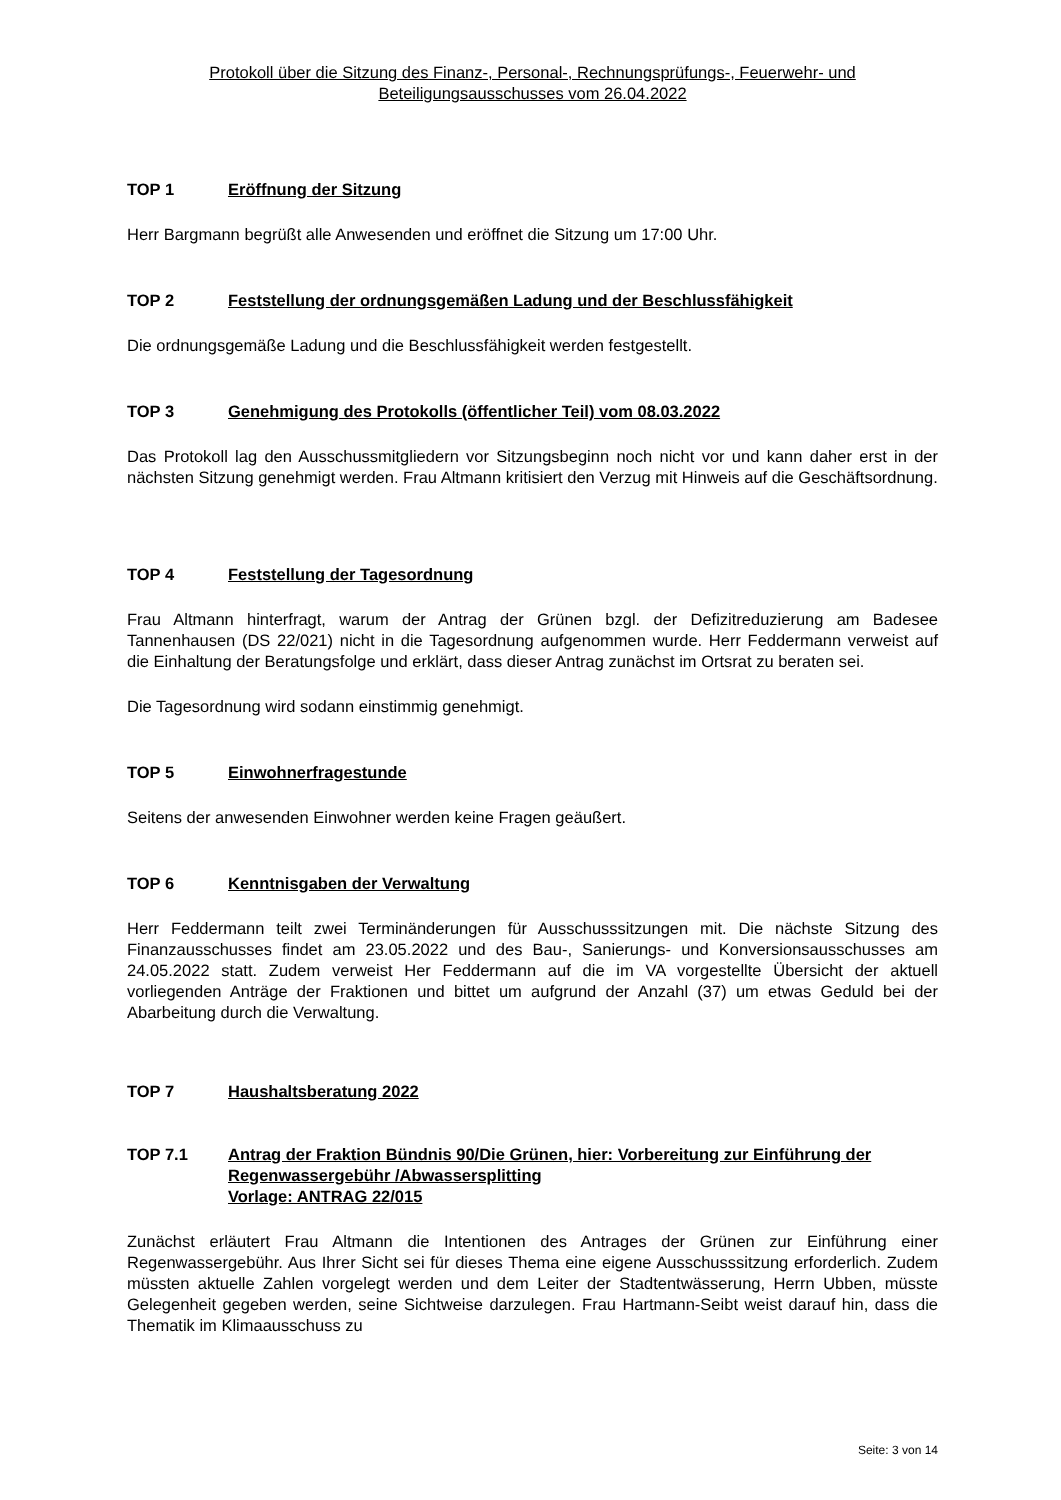Protokoll über die Sitzung des Finanz-, Personal-, Rechnungsprüfungs-, Feuerwehr- und
Beteiligungsausschusses vom 26.04.2022
TOP 1 Eröffnung der Sitzung
Herr Bargmann begrüßt alle Anwesenden und eröffnet die Sitzung um 17:00 Uhr.
TOP 2 Feststellung der ordnungsgemäßen Ladung und der Beschlussfähigkeit
Die ordnungsgemäße Ladung und die Beschlussfähigkeit werden festgestellt.
TOP 3 Genehmigung des Protokolls (öffentlicher Teil) vom 08.03.2022
Das Protokoll lag den Ausschussmitgliedern vor Sitzungsbeginn noch nicht vor und kann daher erst in der nächsten Sitzung genehmigt werden. Frau Altmann kritisiert den Verzug mit Hinweis auf die Geschäftsordnung.
TOP 4 Feststellung der Tagesordnung
Frau Altmann hinterfragt, warum der Antrag der Grünen bzgl. der Defizitreduzierung am Badesee Tannenhausen (DS 22/021) nicht in die Tagesordnung aufgenommen wurde. Herr Feddermann verweist auf die Einhaltung der Beratungsfolge und erklärt, dass dieser Antrag zunächst im Ortsrat zu beraten sei.
Die Tagesordnung wird sodann einstimmig genehmigt.
TOP 5 Einwohnerfragestunde
Seitens der anwesenden Einwohner werden keine Fragen geäußert.
TOP 6 Kenntnisgaben der Verwaltung
Herr Feddermann teilt zwei Terminänderungen für Ausschusssitzungen mit. Die nächste Sitzung des Finanzausschusses findet am 23.05.2022 und des Bau-, Sanierungs- und Konversionsausschusses am 24.05.2022 statt. Zudem verweist Her Feddermann auf die im VA vorgestellte Übersicht der aktuell vorliegenden Anträge der Fraktionen und bittet um aufgrund der Anzahl (37) um etwas Geduld bei der Abarbeitung durch die Verwaltung.
TOP 7 Haushaltsberatung 2022
TOP 7.1 Antrag der Fraktion Bündnis 90/Die Grünen, hier: Vorbereitung zur Einführung der Regenwassergebühr /Abwassersplitting
Vorlage: ANTRAG 22/015
Zunächst erläutert Frau Altmann die Intentionen des Antrages der Grünen zur Einführung einer Regenwassergebühr. Aus Ihrer Sicht sei für dieses Thema eine eigene Ausschusssitzung erforderlich. Zudem müssten aktuelle Zahlen vorgelegt werden und dem Leiter der Stadtentwässerung, Herrn Ubben, müsste Gelegenheit gegeben werden, seine Sichtweise darzulegen. Frau Hartmann-Seibt weist darauf hin, dass die Thematik im Klimaausschuss zu
Seite: 3 von 14